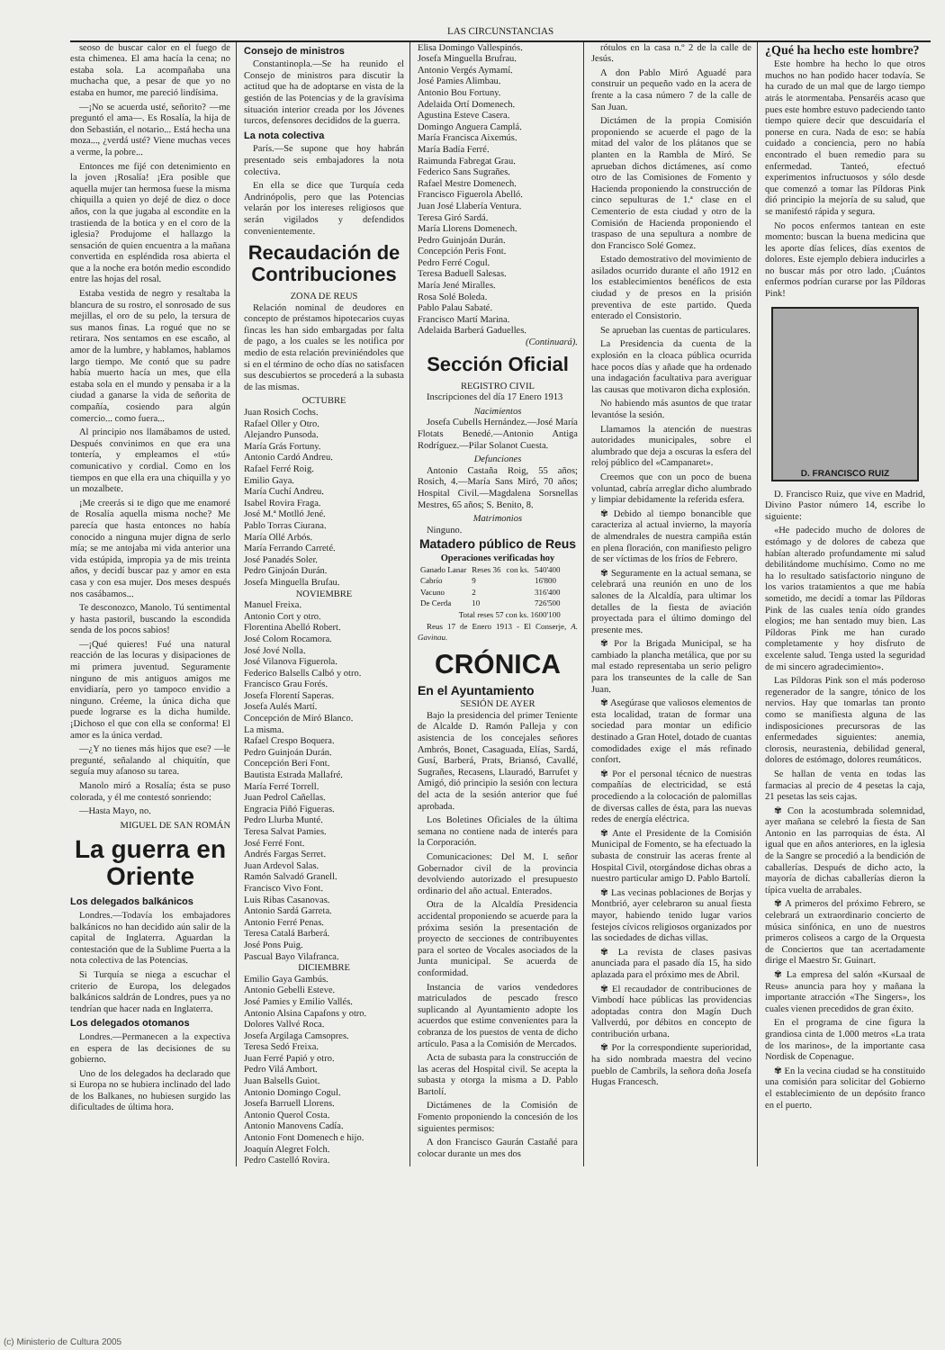LAS CIRCUNSTANCIAS
seoso de buscar calor en el fuego de esta chimenea. El ama hacía la cena; no estaba sola. La acompañaba una muchacha que, a pesar de que yo no estaba en humor, me pareció lindísima.
—¡No se acuerda usté, señorito? —me preguntó el ama—. Es Rosalía, la hija de don Sebastián, el notario... Está hecha una moza..., ¿verdá usté? Viene muchas veces a verme, la pobre...
Entonces me fijé con detenimiento en la joven ¡Rosalía! ¡Era posible que aquella mujer tan hermosa fuese la misma chiquilla a quien yo dejé de diez o doce años, con la que jugaba al escondite en la trastienda de la botica y en el coro de la iglesia? Produjome el hallazgo la sensación de quien encuentra a la mañana convertida en espléndida rosa abierta el que a la noche era botón medio escondido entre las hojas del rosal.
Estaba vestida de negro y resaltaba la blancura de su rostro, el sonrosado de sus mejillas, el oro de su pelo, la tersura de sus manos finas. La rogué que no se retirara. Nos sentamos en ese escaño, al amor de la lumbre, y hablamos, hablamos largo tiempo. Me contó que su padre había muerto hacía un mes, que ella estaba sola en el mundo y pensaba ir a la ciudad a ganarse la vida de señorita de compañía, cosiendo para algún comercio... como fuera...
Al principio nos llamábamos de usted. Después convinimos en que era una tontería, y empleamos el «tú» comunicativo y cordial. Como en los tiempos en que ella era una chiquilla y yo un mozalbete.
¡Me creerás si te digo que me enamoré de Rosalía aquella misma noche? Me parecía que hasta entonces no había conocido a ninguna mujer digna de serlo mía; se me antojaba mi vida anterior una vida estúpida, impropia ya de mis treinta años, y decidí buscar paz y amor en esta casa y con esa mujer. Dos meses después nos casábamos...
Te desconozco, Manolo. Tú sentimental y hasta pastoril, buscando la escondida senda de los pocos sabios!
—¡Qué quieres! Fué una natural reacción de las locuras y disipaciones de mi primera juventud. Seguramente ninguno de mis antiguos amigos me envidiaría, pero yo tampoco envidio a ninguno. Créeme, la única dicha que puede lograrse es la dicha humilde. ¡Dichoso el que con ella se conforma! El amor es la única verdad.
—¿Y no tienes más hijos que ese? —le pregunté, señalando al chiquitín, que seguía muy afanoso su tarea.
Manolo miró a Rosalía; ésta se puso colorada, y él me contestó sonriendo:
—Hasta Mayo, no.
MIGUEL DE SAN ROMÁN
La guerra en Oriente
Los delegados balkánicos
Londres.—Todavía los embajadores balkánicos no han decidido aún salir de la capital de Inglaterra. Aguardan la contestación que de la Sublime Puerta a la nota colectiva de las Potencias.
Si Turquía se niega a escuchar el criterio de Europa, los delegados balkánicos saldrán de Londres, pues ya no tendrían que hacer nada en Inglaterra.
Los delegados otomanos
Londres.—Permanecen a la expectiva en espera de las decisiones de su gobierno.
Uno de los delegados ha declarado que si Europa no se hubiera inclinado del lado de los Balkanes, no hubiesen surgido las dificultades de última hora.
Consejo de ministros
Constantinopla.—Se ha reunido el Consejo de ministros para discutir la actitud que ha de adoptarse en vista de la gestión de las Potencias y de la gravísima situación interior creada por los Jóvenes turcos, defensores decididos de la guerra.
La nota colectiva
París.—Se supone que hoy habrán presentado seis embajadores la nota colectiva.
En ella se dice que Turquía ceda Andrinópolis, pero que las Potencias velarán por los intereses religiosos que serán vigilados y defendidos convenientemente.
Recaudación de Contribuciones
ZONA DE REUS
Relación nominal de deudores en concepto de préstamos hipotecarios cuyas fincas les han sido embargadas por falta de pago, a los cuales se les notifica por medio de esta relación previniéndoles que si en el término de ocho días no satisfacen sus descubiertos se procederá a la subasta de las mismas.
OCTUBRE
Juan Rosich Cochs.
Rafael Oller y Otro.
Alejandro Punsoda.
María Grás Fortuny.
Antonio Cardó Andreu.
Rafael Ferré Roig.
Emilio Gaya.
María Cuchí Andreu.
Isabel Rovira Fraga.
José M.ª Motlló Jené.
Pablo Torras Ciurana.
María Ollé Arbós.
María Ferrando Carreté.
José Panadés Soler.
Pedro Ginjoán Durán.
Josefa Minguella Brufau.
NOVIEMBRE
Manuel Freixa.
Antonio Cort y otro.
Florentina Abelló Robert.
José Colom Rocamora.
José Jové Nolla.
José Vilanova Figuerola.
Federico Balsells Calbó y otro.
Francisco Grau Forés.
Josefa Florentí Saperas.
Josefa Aulés Martí.
Concepción de Miró Blanco.
La misma.
Rafael Crespo Boquera.
Pedro Guinjoán Durán.
Concepción Beri Font.
Bautista Estrada Mallafré.
María Ferré Torrell.
Juan Pedrol Cañellas.
Engracia Piñó Figueras.
Pedro Llurba Munté.
Teresa Salvat Pamies.
José Ferré Font.
Andrés Fargas Serret.
Juan Ardevol Salas.
Ramón Salvadó Granell.
Francisco Vivo Font.
Luis Ribas Casanovas.
Antonio Sardá Garreta.
Antonio Ferré Penas.
Teresa Catalá Barberá.
José Pons Puig.
Pascual Bayo Vilafranca.
DICIEMBRE
Emilio Gaya Gambús.
Antonio Gebelli Esteve.
José Pamies y Emilio Vallés.
Antonio Alsina Capafons y otro.
Dolores Vallvé Roca.
Josefa Argilaga Camsopres.
Teresa Sedó Freixa.
Juan Ferré Papió y otro.
Pedro Vilá Ambort.
Juan Balsells Guiot.
Antonio Domingo Cogul.
Josefa Barruell Llorens.
Antonio Querol Costa.
Antonio Manovens Cadía.
Antonio Font Domenech e hijo.
Joaquín Alegret Folch.
Pedro Castelló Rovira.
Elisa Domingo Vallespinós.
Josefa Minguella Brufrau.
Antonio Vergés Aymamí.
José Pamies Alimbau.
Antonio Bou Fortuny.
Adelaida Ortí Domenech.
Agustina Esteve Casera.
Domingo Anguera Camplá.
María Francisca Aixemús.
María Badía Ferré.
Raimunda Fabregat Grau.
Federico Sans Sugrañes.
Rafael Mestre Domenech.
Francisco Figuerola Abelló.
Juan José Llabería Ventura.
Teresa Giró Sardá.
María Llorens Domenech.
Pedro Guinjoán Durán.
Concepción Peris Font.
Pedro Ferré Cogul.
Teresa Baduell Salesas.
María Jené Miralles.
Rosa Solé Boleda.
Pablo Palau Sabaté.
Francisco Martí Marina.
Adelaida Barberá Gaduelles.
(Continuará).
Sección Oficial
REGISTRO CIVIL
Inscripciones del día 17 Enero 1913
Nacimientos
Josefa Cubells Hernández.—José María Flotats Benedé.—Antonio Antiga Rodríguez.—Pilar Solanot Cuesta.
Defunciones
Antonio Castaña Roig, 55 años; Rosich, 4.—María Sans Miró, 70 años; Hospital Civil.—Magdalena Sorsnellas Mestres, 65 años; S. Benito, 8.
Matrimonios
Ninguno.
Matadero público de Reus
Operaciones verificadas hoy
| Ganado Lanar | Reses 36 | con ks. | 540'400 |
| Cabrío | 9 | | 16'800 |
| Vacuno | 2 | | 316'400 |
| De Cerda | 10 | | 726'500 |
| Total reses 57 con ks. 1600'100 | | | |
Reus 17 de Enero 1913 - El Conserje, A. Gavinau.
CRÓNICA
En el Ayuntamiento
SESIÓN DE AYER
Bajo la presidencia del primer Teniente de Alcalde D. Ramón Palleja y con asistencia de los concejales señores Ambrós, Bonet, Casaguada, Elías, Sardá, Gusí, Barberá, Prats, Briansó, Cavallé, Sugrañes, Recasens, Llauradó, Barrufet y Amigó, dió principio la sesión con lectura del acta de la sesión anterior que fué aprobada.
Los Boletines Oficiales de la última semana no contiene nada de interés para la Corporación.
Comunicaciones: Del M. I. señor Gobernador civil de la provincia devolviendo autorizado el presupuesto ordinario del año actual. Enterados.
Otra de la Alcaldía Presidencia accidental proponiendo se acuerde para la próxima sesión la presentación de proyecto de secciones de contribuyentes para el sorteo de Vocales asociados de la Junta municipal. Se acuerda de conformidad.
Instancia de varios vendedores matriculados de pescado fresco suplicando al Ayuntamiento adopte los acuerdos que estime convenientes para la cobranza de los puestos de venta de dicho artículo. Pasa a la Comisión de Mercados.
Acta de subasta para la construcción de las aceras del Hospital civil. Se acepta la subasta y otorga la misma a D. Pablo Bartolí.
Dictámenes de la Comisión de Fomento proponiendo la concesión de los siguientes permisos:
A don Francisco Gaurán Castañé para colocar durante un mes dos
rótulos en la casa n.º 2 de la calle de Jesús.
A don Pablo Miró Aguadé para construir un pequeño vado en la acera de frente a la casa número 7 de la calle de San Juan.
Dictámen de la propia Comisión proponiendo se acuerde el pago de la mitad del valor de los plátanos que se planten en la Rambla de Miró. Se aprueban dichos dictámenes, así como otro de las Comisiones de Fomento y Hacienda proponiendo la construcción de cinco sepulturas de 1.ª clase en el Cementerio de esta ciudad y otro de la Comisión de Hacienda proponiendo el traspaso de una sepultura a nombre de don Francisco Solé Gomez.
Estado demostrativo del movimiento de asilados ocurrido durante el año 1912 en los establecimientos benéficos de esta ciudad y de presos en la prisión preventiva de este partido. Queda enterado el Consistorio.
Se aprueban las cuentas de particulares.
La Presidencia da cuenta de la explosión en la cloaca pública ocurrida hace pocos días y añade que ha ordenado una indagación facultativa para averiguar las causas que motivaron dicha explosión.
No habiendo más asuntos de que tratar levantóse la sesión.
Llamamos la atención de nuestras autoridades municipales, sobre el alumbrado que deja a oscuras la esfera del reloj público del «Campanaret».
Creemos que con un poco de buena voluntad, cabría arreglar dicho alumbrado y limpiar debidamente la referida esfera.
✾ Debido al tiempo bonancible que caracteriza al actual invierno, la mayoría de almendrales de nuestra campiña están en plena floración, con manifiesto peligro de ser víctimas de los fríos de Febrero.
✾ Seguramente en la actual semana, se celebrará una reunión en uno de los salones de la Alcaldía, para ultimar los detalles de la fiesta de aviación proyectada para el último domingo del presente mes.
✾ Por la Brigada Municipal, se ha cambiado la plancha metálica, que por su mal estado representaba un serio peligro para los transeuntes de la calle de San Juan.
✾ Asegúrase que valiosos elementos de esta localidad, tratan de formar una sociedad para montar un edificio destinado a Gran Hotel, dotado de cuantas comodidades exige el más refinado confort.
✾ Por el personal técnico de nuestras compañías de electricidad, se está procediendo a la colocación de palomillas de diversas calles de ésta, para las nuevas redes de energía eléctrica.
✾ Ante el Presidente de la Comisión Municipal de Fomento, se ha efectuado la subasta de construir las aceras frente al Hospital Civil, otorgándose dichas obras a nuestro particular amigo D. Pablo Bartolí.
✾ Las vecinas poblaciones de Borjas y Montbrió, ayer celebraron su anual fiesta mayor, habiendo tenido lugar varios festejos cívicos religiosos organizados por las sociedades de dichas villas.
✾ La revista de clases pasivas anunciada para el pasado día 15, ha sido aplazada para el próximo mes de Abril.
✾ El recaudador de contribuciones de Vimbodí hace públicas las providencias adoptadas contra don Magín Duch Vallverdú, por débitos en concepto de contribución urbana.
✾ Por la correspondiente superioridad, ha sido nombrada maestra del vecino pueblo de Cambrils, la señora doña Josefa Hugas Francesch.
¿Qué ha hecho este hombre?
Este hombre ha hecho lo que otros muchos no han podido hacer todavía. Se ha curado de un mal que de largo tiempo atrás le atormentaba. Pensaréis acaso que pues este hombre estuvo padeciendo tanto tiempo quiere decir que descuidaría el ponerse en cura. Nada de eso: se había cuidado a conciencia, pero no había encontrado el buen remedio para su enfermedad. Tanteó, efectuó experimentos infructuosos y sólo desde que comenzó a tomar las Píldoras Pink dió principio la mejoría de su salud, que se manifestó rápida y segura.
No pocos enfermos tantean en este momento: buscan la buena medicina que les aporte días felices, días exentos de dolores. Este ejemplo debiera inducirles a no buscar más por otro lado. ¡Cuántos enfermos podrían curarse por las Píldoras Pink!
D. FRANCISCO RUIZ
D. Francisco Ruiz, que vive en Madrid, Divino Pastor número 14, escribe lo siguiente:
«He padecido mucho de dolores de estómago y de dolores de cabeza que habían alterado profundamente mi salud debilitándome muchísimo. Como no me ha lo resultado satisfactorio ninguno de los varios tratamientos a que me había sometido, me decidí a tomar las Píldoras Pink de las cuales tenía oído grandes elogios; me han sentado muy bien. Las Píldoras Pink me han curado completamente y hoy disfruto de excelente salud. Tenga usted la seguridad de mi sincero agradecimiento».
Las Píldoras Pink son el más poderoso regenerador de la sangre, tónico de los nervios. Hay que tomarlas tan pronto como se manifiesta alguna de las indisposiciones precursoras de las enfermedades siguientes: anemia, clorosis, neurastenia, debilidad general, dolores de estómago, dolores reumáticos.
Se hallan de venta en todas las farmacias al precio de 4 pesetas la caja, 21 pesetas las seis cajas.
✾ Con la acostumbrada solemnidad, ayer mañana se celebró la fiesta de San Antonio en las parroquias de ésta. Al igual que en años anteriores, en la iglesia de la Sangre se procedió a la bendición de caballerías. Después de dicho acto, la mayoría de dichas caballerías dieron la típica vuelta de arrabales.
✾ A primeros del próximo Febrero, se celebrará un extraordinario concierto de música sinfónica, en uno de nuestros primeros coliseos a cargo de la Orquesta de Conciertos que tan acertadamente dirige el Maestro Sr. Guinart.
✾ La empresa del salón «Kursaal de Reus» anuncia para hoy y mañana la importante atracción «The Singers», los cuales vienen precedidos de gran éxito.
En el programa de cine figura la grandiosa cinta de 1.000 metros «La trata de los marinos», de la importante casa Nordisk de Copenague.
✾ En la vecina ciudad se ha constituido una comisión para solicitar del Gobierno el establecimiento de un depósito franco en el puerto.
(c) Ministerio de Cultura 2005